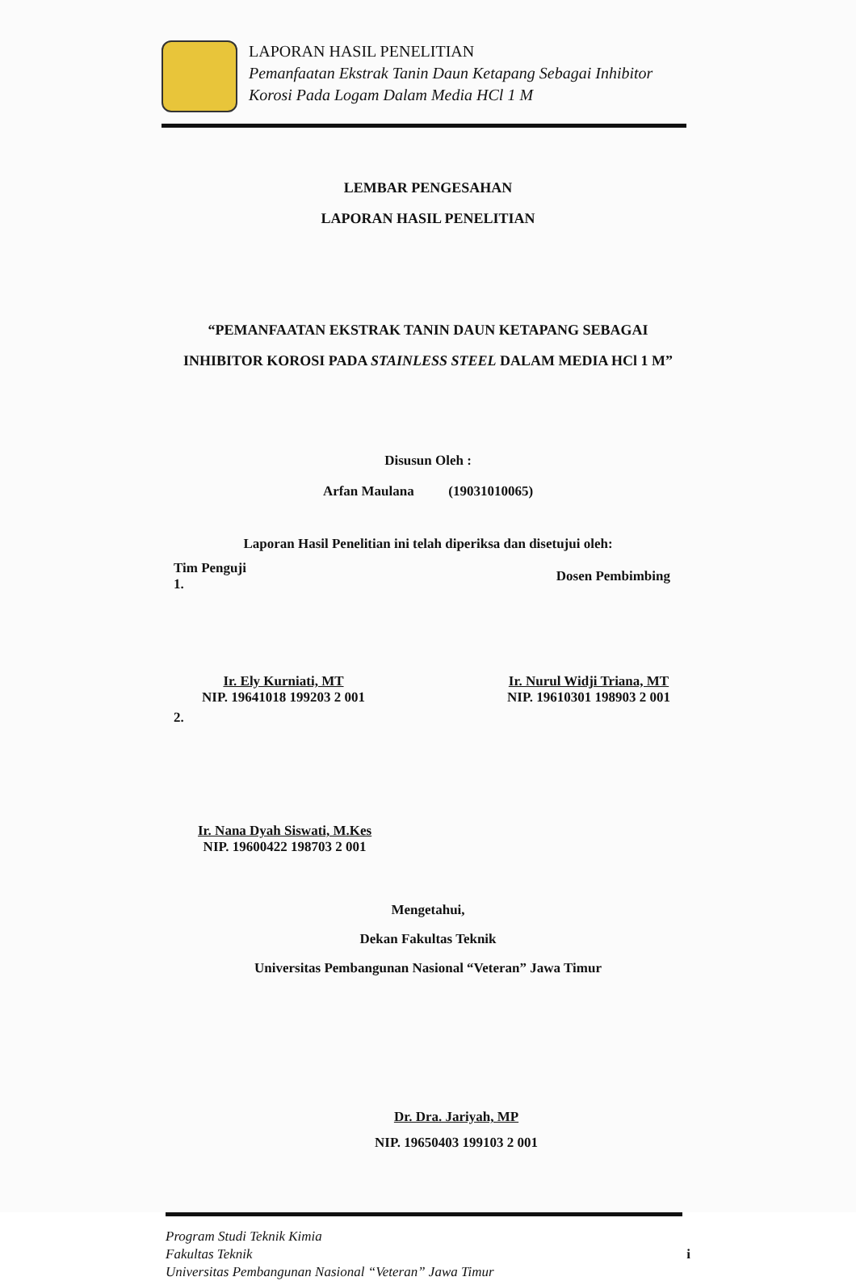LAPORAN HASIL PENELITIAN
Pemanfaatan Ekstrak Tanin Daun Ketapang Sebagai Inhibitor
Korosi Pada Logam Dalam Media HCl 1 M
LEMBAR PENGESAHAN
LAPORAN HASIL PENELITIAN
“PEMANFAATAN EKSTRAK TANIN DAUN KETAPANG SEBAGAI
INHIBITOR KOROSI PADA STAINLESS STEEL DALAM MEDIA HCl 1 M”
Disusun Oleh :
Arfan Maulana (19031010065)
Laporan Hasil Penelitian ini telah diperiksa dan disetujui oleh:
Tim Penguji
1.
Dosen Pembimbing
Ir. Ely Kurniati, MT
NIP. 19641018 199203 2 001
Ir. Nurul Widji Triana, MT
NIP. 19610301 198903 2 001
2.
Ir. Nana Dyah Siswati, M.Kes
NIP. 19600422 198703 2 001
Mengetahui,
Dekan Fakultas Teknik
Universitas Pembangunan Nasional “Veteran” Jawa Timur
Dr. Dra. Jariyah, MP
NIP. 19650403 199103 2 001
Program Studi Teknik Kimia
Fakultas Teknik
Universitas Pembangunan Nasional “Veteran” Jawa Timur
i